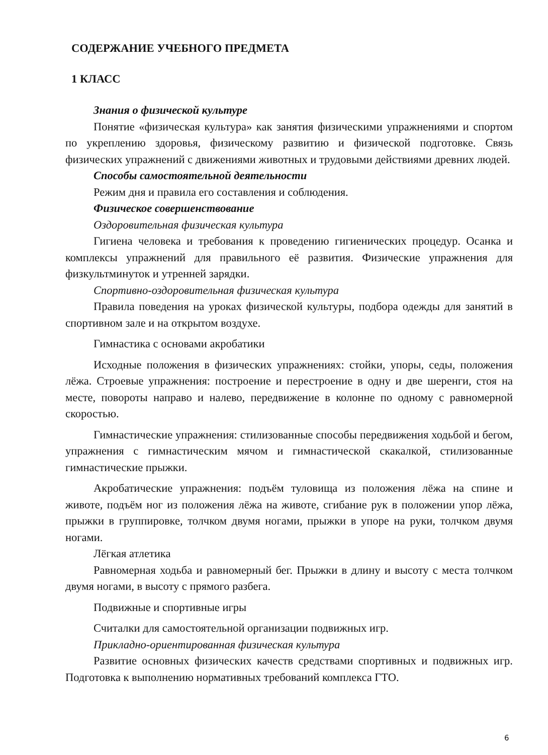СОДЕРЖАНИЕ УЧЕБНОГО ПРЕДМЕТА
1 КЛАСС
Знания о физической культуре
Понятие «физическая культура» как занятия физическими упражнениями и спортом по укреплению здоровья, физическому развитию и физической подготовке. Связь физических упражнений с движениями животных и трудовыми действиями древних людей.
Способы самостоятельной деятельности
Режим дня и правила его составления и соблюдения.
Физическое совершенствование
Оздоровительная физическая культура
Гигиена человека и требования к проведению гигиенических процедур. Осанка и комплексы упражнений для правильного её развития. Физические упражнения для физкультминуток и утренней зарядки.
Спортивно-оздоровительная физическая культура
Правила поведения на уроках физической культуры, подбора одежды для занятий в спортивном зале и на открытом воздухе.
Гимнастика с основами акробатики
Исходные положения в физических упражнениях: стойки, упоры, седы, положения лёжа. Строевые упражнения: построение и перестроение в одну и две шеренги, стоя на месте, повороты направо и налево, передвижение в колонне по одному с равномерной скоростью.
Гимнастические упражнения: стилизованные способы передвижения ходьбой и бегом, упражнения с гимнастическим мячом и гимнастической скакалкой, стилизованные гимнастические прыжки.
Акробатические упражнения: подъём туловища из положения лёжа на спине и животе, подъём ног из положения лёжа на животе, сгибание рук в положении упор лёжа, прыжки в группировке, толчком двумя ногами, прыжки в упоре на руки, толчком двумя ногами.
Лёгкая атлетика
Равномерная ходьба и равномерный бег. Прыжки в длину и высоту с места толчком двумя ногами, в высоту с прямого разбега.
Подвижные и спортивные игры
Считалки для самостоятельной организации подвижных игр.
Прикладно-ориентированная физическая культура
Развитие основных физических качеств средствами спортивных и подвижных игр. Подготовка к выполнению нормативных требований комплекса ГТО.
6